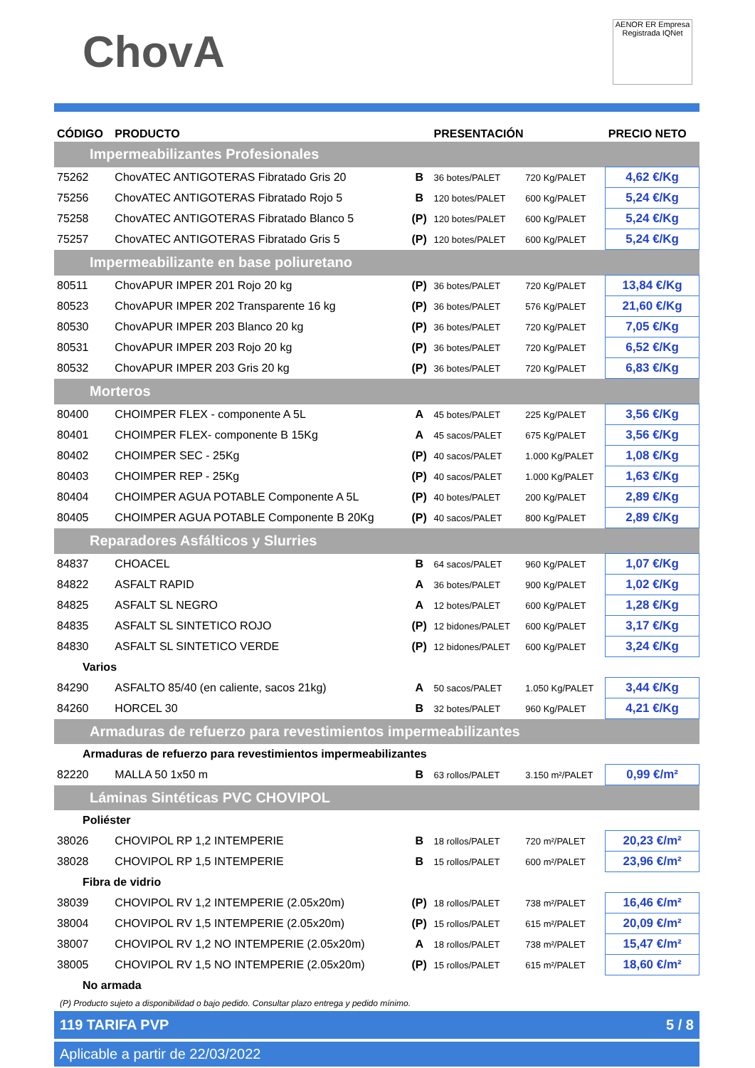ChovA
AENOR ER Empresa Registrada IQNet
| CÓDIGO | PRODUCTO | | PRESENTACIÓN | | PRECIO NETO |
| --- | --- | --- | --- | --- | --- |
| Impermeabilizantes Profesionales | | | | | |
| 75262 | ChovATEC ANTIGOTERAS Fibratado Gris 20 | B | 36 botes/PALET | 720 Kg/PALET | 4,62 €/Kg |
| 75256 | ChovATEC ANTIGOTERAS Fibratado Rojo 5 | B | 120 botes/PALET | 600 Kg/PALET | 5,24 €/Kg |
| 75258 | ChovATEC ANTIGOTERAS Fibratado Blanco 5 | (P) | 120 botes/PALET | 600 Kg/PALET | 5,24 €/Kg |
| 75257 | ChovATEC ANTIGOTERAS Fibratado Gris 5 | (P) | 120 botes/PALET | 600 Kg/PALET | 5,24 €/Kg |
| Impermeabilizante en base poliuretano | | | | | |
| 80511 | ChovAPUR IMPER 201 Rojo 20 kg | (P) | 36 botes/PALET | 720 Kg/PALET | 13,84 €/Kg |
| 80523 | ChovAPUR IMPER 202 Transparente 16 kg | (P) | 36 botes/PALET | 576 Kg/PALET | 21,60 €/Kg |
| 80530 | ChovAPUR IMPER 203 Blanco 20 kg | (P) | 36 botes/PALET | 720 Kg/PALET | 7,05 €/Kg |
| 80531 | ChovAPUR IMPER 203 Rojo 20 kg | (P) | 36 botes/PALET | 720 Kg/PALET | 6,52 €/Kg |
| 80532 | ChovAPUR IMPER 203 Gris 20 kg | (P) | 36 botes/PALET | 720 Kg/PALET | 6,83 €/Kg |
| Morteros | | | | | |
| 80400 | CHOIMPER FLEX - componente A 5L | A | 45 botes/PALET | 225 Kg/PALET | 3,56 €/Kg |
| 80401 | CHOIMPER FLEX- componente B 15Kg | A | 45 sacos/PALET | 675 Kg/PALET | 3,56 €/Kg |
| 80402 | CHOIMPER SEC - 25Kg | (P) | 40 sacos/PALET | 1.000 Kg/PALET | 1,08 €/Kg |
| 80403 | CHOIMPER REP - 25Kg | (P) | 40 sacos/PALET | 1.000 Kg/PALET | 1,63 €/Kg |
| 80404 | CHOIMPER AGUA POTABLE Componente A 5L | (P) | 40 botes/PALET | 200 Kg/PALET | 2,89 €/Kg |
| 80405 | CHOIMPER AGUA POTABLE Componente B 20Kg | (P) | 40 sacos/PALET | 800 Kg/PALET | 2,89 €/Kg |
| Reparadores Asfálticos y Slurries | | | | | |
| 84837 | CHOACEL | B | 64 sacos/PALET | 960 Kg/PALET | 1,07 €/Kg |
| 84822 | ASFALT RAPID | A | 36 botes/PALET | 900 Kg/PALET | 1,02 €/Kg |
| 84825 | ASFALT SL NEGRO | A | 12 botes/PALET | 600 Kg/PALET | 1,28 €/Kg |
| 84835 | ASFALT SL SINTETICO ROJO | (P) | 12 bidones/PALET | 600 Kg/PALET | 3,17 €/Kg |
| 84830 | ASFALT SL SINTETICO VERDE | (P) | 12 bidones/PALET | 600 Kg/PALET | 3,24 €/Kg |
| Varios | | | | | |
| 84290 | ASFALTO 85/40 (en caliente, sacos 21kg) | A | 50 sacos/PALET | 1.050 Kg/PALET | 3,44 €/Kg |
| 84260 | HORCEL 30 | B | 32 botes/PALET | 960 Kg/PALET | 4,21 €/Kg |
| Armaduras de refuerzo para revestimientos impermeabilizantes | | | | | |
| Armaduras de refuerzo para revestimientos impermeabilizantes | | | | | |
| 82220 | MALLA 50 1x50 m | B | 63 rollos/PALET | 3.150 m²/PALET | 0,99 €/m² |
| Láminas Sintéticas PVC CHOVIPOL | | | | | |
| Poliéster | | | | | |
| 38026 | CHOVIPOL RP 1,2 INTEMPERIE | B | 18 rollos/PALET | 720 m²/PALET | 20,23 €/m² |
| 38028 | CHOVIPOL RP 1,5 INTEMPERIE | B | 15 rollos/PALET | 600 m²/PALET | 23,96 €/m² |
| Fibra de vidrio | | | | | |
| 38039 | CHOVIPOL RV 1,2 INTEMPERIE (2.05x20m) | (P) | 18 rollos/PALET | 738 m²/PALET | 16,46 €/m² |
| 38004 | CHOVIPOL RV 1,5 INTEMPERIE (2.05x20m) | (P) | 15 rollos/PALET | 615 m²/PALET | 20,09 €/m² |
| 38007 | CHOVIPOL RV 1,2 NO INTEMPERIE (2.05x20m) | A | 18 rollos/PALET | 738 m²/PALET | 15,47 €/m² |
| 38005 | CHOVIPOL RV 1,5 NO INTEMPERIE (2.05x20m) | (P) | 15 rollos/PALET | 615 m²/PALET | 18,60 €/m² |
| No armada | | | | | |
(P) Producto sujeto a disponibilidad o bajo pedido. Consultar plazo entrega y pedido mínimo.
119 TARIFA PVP 5 / 8
Aplicable a partir de 22/03/2022